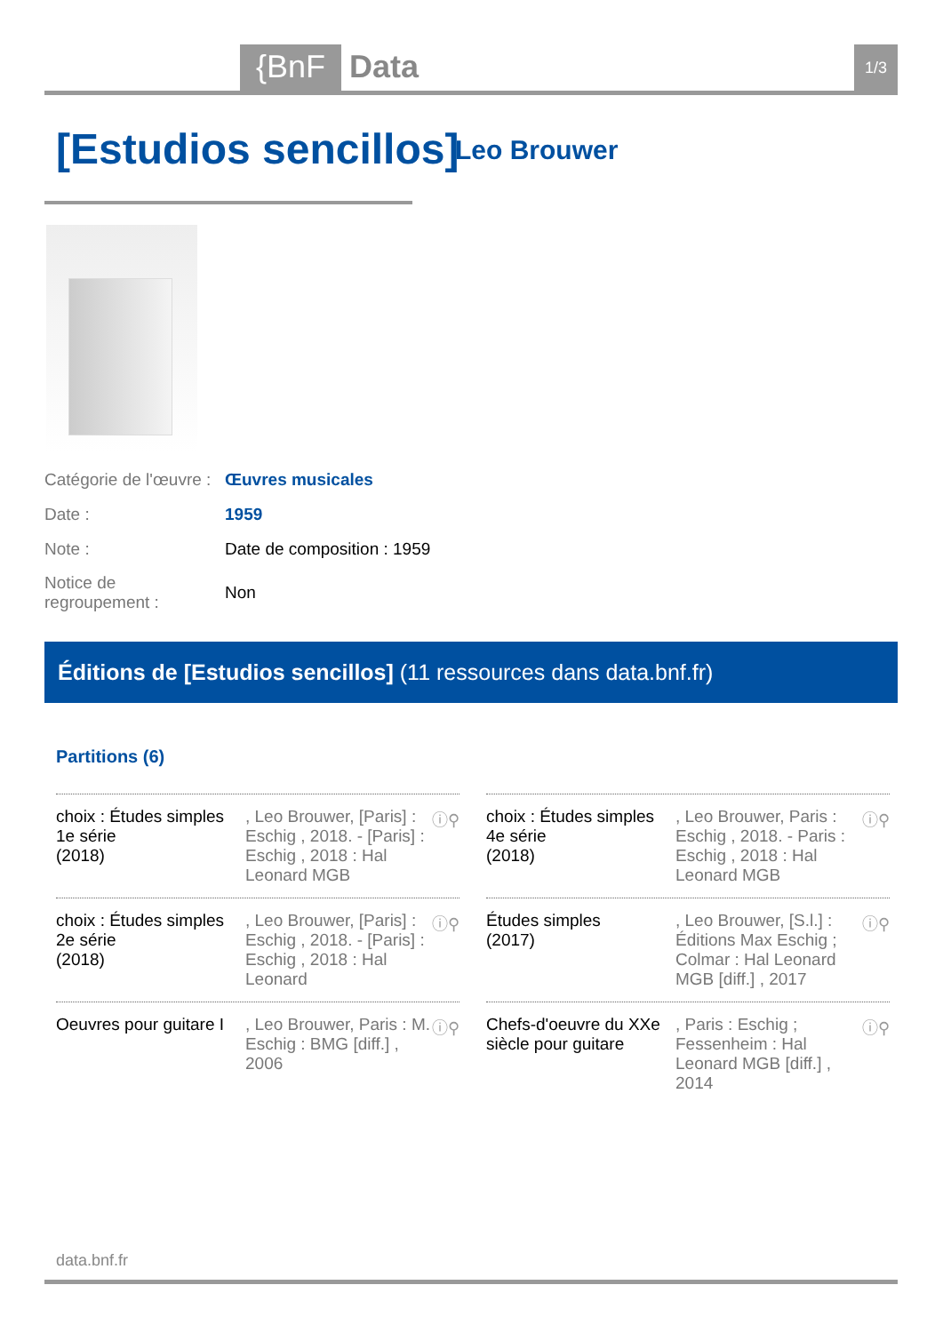{BnF Data 1/3
[Estudios sencillos] Leo Brouwer
| Catégorie de l'œuvre : | Œuvres musicales |
| Date : | 1959 |
| Note : | Date de composition : 1959 |
| Notice de regroupement : | Non |
Éditions de [Estudios sencillos] (11 ressources dans data.bnf.fr)
Partitions (6)
choix : Études simples 1e série
(2018)
, Leo Brouwer, [Paris] : Eschig , 2018. - [Paris] : Eschig , 2018 : Hal Leonard MGB
ⓘ⚲
choix : Études simples 4e série
(2018)
, Leo Brouwer, Paris : Eschig , 2018. - Paris : Eschig , 2018 : Hal Leonard MGB
ⓘ⚲
choix : Études simples 2e série
(2018)
, Leo Brouwer, [Paris] : Eschig , 2018. - [Paris] : Eschig , 2018 : Hal Leonard
ⓘ⚲
Études simples
(2017)
, Leo Brouwer, [S.l.] : Éditions Max Eschig ; Colmar : Hal Leonard MGB [diff.] , 2017
ⓘ⚲
Oeuvres pour guitare I
, Leo Brouwer, Paris : M. Eschig : BMG [diff.] , 2006
ⓘ⚲
Chefs-d'oeuvre du XXe siècle pour guitare
, Paris : Eschig ; Fessenheim : Hal Leonard MGB [diff.] , 2014
ⓘ⚲
data.bnf.fr